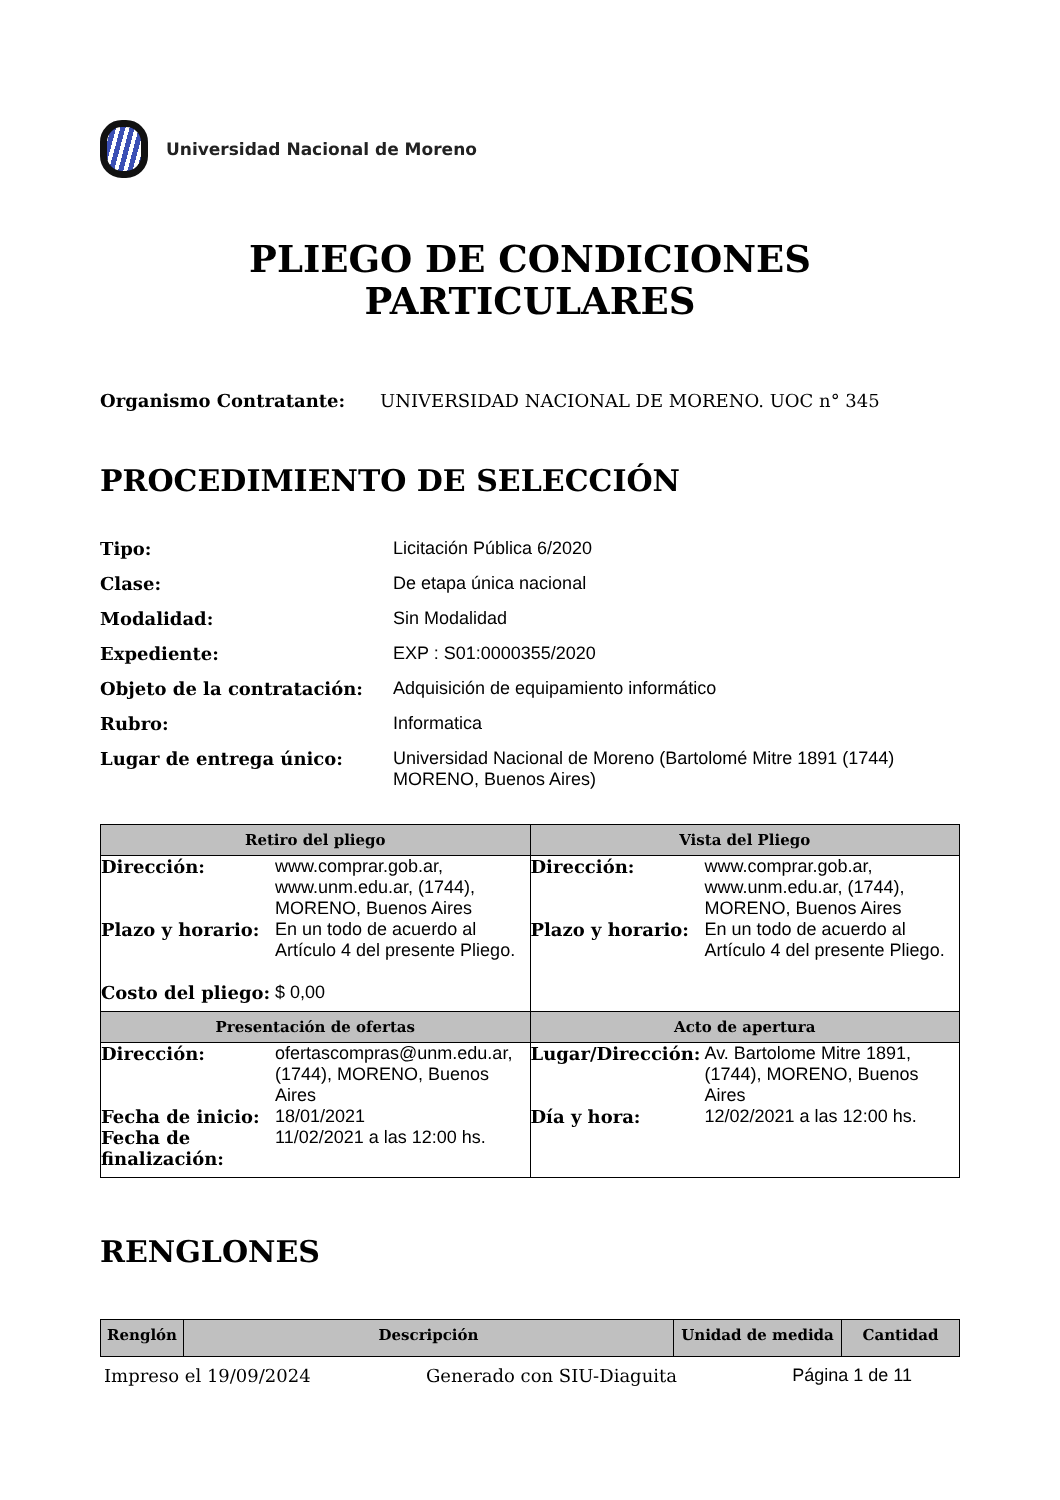Universidad Nacional de Moreno
PLIEGO DE CONDICIONES
PARTICULARES
Organismo Contratante: UNIVERSIDAD NACIONAL DE MORENO. UOC n° 345
PROCEDIMIENTO DE SELECCIÓN
Tipo:
Licitación Pública 6/2020
Clase:
De etapa única nacional
Modalidad:
Sin Modalidad
Expediente:
EXP : S01:0000355/2020
Objeto de la contratación:
Adquisición de equipamiento informático
Rubro:
Informatica
Lugar de entrega único:
Universidad Nacional de Moreno (Bartolomé Mitre 1891 (1744)
MORENO, Buenos Aires)
| Retiro del pliego | Vista del Pliego |
| --- | --- |
| Dirección: www.comprar.gob.ar, www.unm.edu.ar, (1744), MORENO, Buenos Aires Plazo y horario: En un todo de acuerdo al Artículo 4 del presente Pliego. Costo del pliego: $ 0,00 | Dirección: www.comprar.gob.ar, www.unm.edu.ar, (1744), MORENO, Buenos Aires Plazo y horario: En un todo de acuerdo al Artículo 4 del presente Pliego. |
| Presentación de ofertas | Acto de apertura |
| Dirección: ofertascompras@unm.edu.ar, (1744), MORENO, Buenos Aires Fecha de inicio: 18/01/2021 Fecha de finalización: 11/02/2021 a las 12:00 hs. | Lugar/Dirección: Av. Bartolome Mitre 1891, (1744), MORENO, Buenos Aires Día y hora: 12/02/2021 a las 12:00 hs. |
RENGLONES
| Renglón | Descripción | Unidad de medida | Cantidad |
| --- | --- | --- | --- |
Impreso el 19/09/2024 Generado con SIU-Diaguita Página 1 de 11